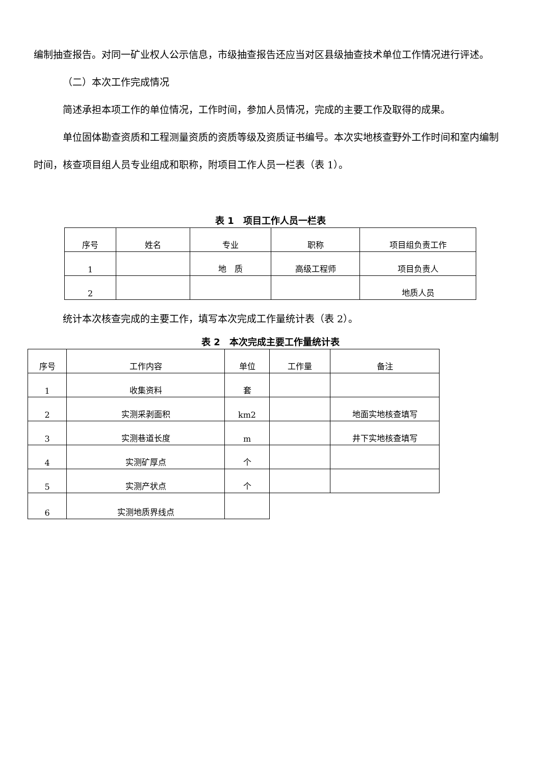编制抽查报告。对同一矿业权人公示信息，市级抽查报告还应当对区县级抽查技术单位工作情况进行评述。
（二）本次工作完成情况
简述承担本项工作的单位情况，工作时间，参加人员情况，完成的主要工作及取得的成果。
单位固体勘查资质和工程测量资质的资质等级及资质证书编号。本次实地核查野外工作时间和室内编制时间，核查项目组人员专业组成和职称，附项目工作人员一栏表（表 1）。
表 1　项目工作人员一栏表
| 序号 | 姓名 | 专业 | 职称 | 项目组负责工作 |
| --- | --- | --- | --- | --- |
| 1 | | 地 质 | 高级工程师 | 项目负责人 |
| 2 | | | | 地质人员 |
统计本次核查完成的主要工作，填写本次完成工作量统计表（表 2）。
表 2　本次完成主要工作量统计表
| 序号 | 工作内容 | 单位 | 工作量 | 备注 |
| --- | --- | --- | --- | --- |
| 1 | 收集资料 | 套 | | |
| 2 | 实测采剥面积 | km2 | | 地面实地核查填写 |
| 3 | 实测巷道长度 | m | | 井下实地核查填写 |
| 4 | 实测矿厚点 | 个 | | |
| 5 | 实测产状点 | 个 | | |
| 6 | 实测地质界线点 | | | |